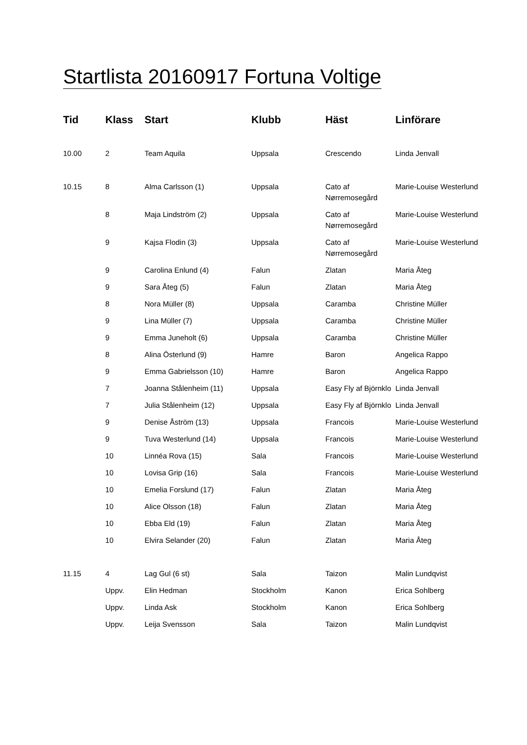Startlista 20160917 Fortuna Voltige
| Tid | Klass | Start | Klubb | Häst | Linförare |
| --- | --- | --- | --- | --- | --- |
| 10.00 | 2 | Team Aquila | Uppsala | Crescendo | Linda Jenvall |
| 10.15 | 8 | Alma Carlsson (1) | Uppsala | Cato af Nørremosegård | Marie-Louise Westerlund |
| | 8 | Maja Lindström (2) | Uppsala | Cato af Nørremosegård | Marie-Louise Westerlund |
| | 9 | Kajsa Flodin (3) | Uppsala | Cato af Nørremosegård | Marie-Louise Westerlund |
| | 9 | Carolina Enlund (4) | Falun | Zlatan | Maria Åteg |
| | 9 | Sara Åteg (5) | Falun | Zlatan | Maria Åteg |
| | 8 | Nora Müller (8) | Uppsala | Caramba | Christine Müller |
| | 9 | Lina Müller (7) | Uppsala | Caramba | Christine Müller |
| | 9 | Emma Juneholt (6) | Uppsala | Caramba | Christine Müller |
| | 8 | Alina Österlund (9) | Hamre | Baron | Angelica Rappo |
| | 9 | Emma Gabrielsson (10) | Hamre | Baron | Angelica Rappo |
| | 7 | Joanna Stålenheim (11) | Uppsala | Easy Fly af Björnklo | Linda Jenvall |
| | 7 | Julia Stålenheim (12) | Uppsala | Easy Fly af Björnklo | Linda Jenvall |
| | 9 | Denise Åström (13) | Uppsala | Francois | Marie-Louise Westerlund |
| | 9 | Tuva Westerlund (14) | Uppsala | Francois | Marie-Louise Westerlund |
| | 10 | Linnéa Rova (15) | Sala | Francois | Marie-Louise Westerlund |
| | 10 | Lovisa Grip (16) | Sala | Francois | Marie-Louise Westerlund |
| | 10 | Emelia Forslund (17) | Falun | Zlatan | Maria Åteg |
| | 10 | Alice Olsson (18) | Falun | Zlatan | Maria Åteg |
| | 10 | Ebba Eld (19) | Falun | Zlatan | Maria Åteg |
| | 10 | Elvira Selander (20) | Falun | Zlatan | Maria Åteg |
| 11.15 | 4 | Lag Gul (6 st) | Sala | Taizon | Malin Lundqvist |
| | Uppv. | Elin Hedman | Stockholm | Kanon | Erica Sohlberg |
| | Uppv. | Linda Ask | Stockholm | Kanon | Erica Sohlberg |
| | Uppv. | Leija Svensson | Sala | Taizon | Malin Lundqvist |